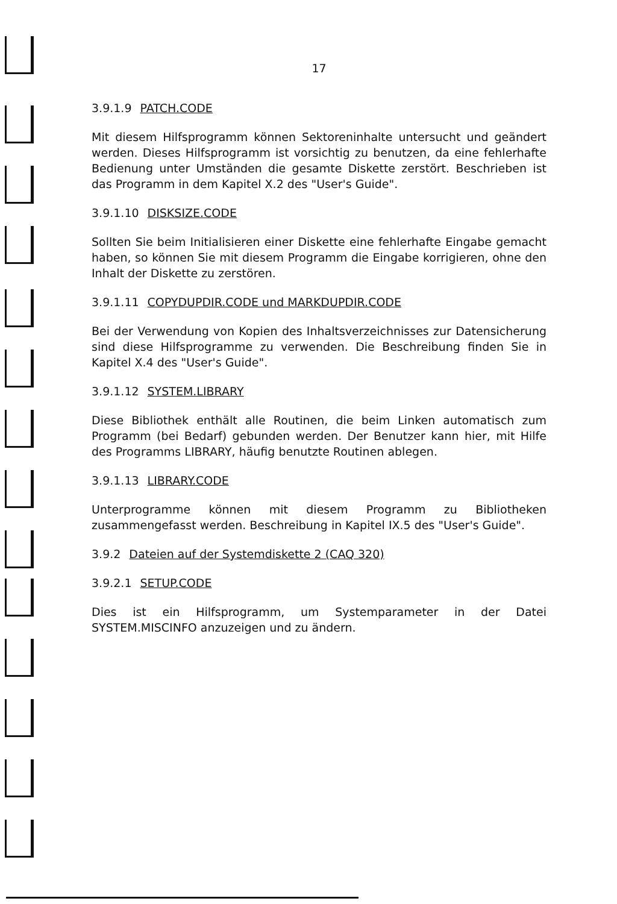17
3.9.1.9 PATCH.CODE
Mit diesem Hilfsprogramm können Sektoreninhalte untersucht und geändert werden. Dieses Hilfsprogramm ist vorsichtig zu benutzen, da eine fehlerhafte Bedienung unter Umständen die gesamte Diskette zerstört. Beschrieben ist das Programm in dem Kapitel X.2 des "User's Guide".
3.9.1.10 DISKSIZE.CODE
Sollten Sie beim Initialisieren einer Diskette eine fehlerhafte Eingabe gemacht haben, so können Sie mit diesem Programm die Eingabe korrigieren, ohne den Inhalt der Diskette zu zerstören.
3.9.1.11 COPYDUPDIR.CODE und MARKDUPDIR.CODE
Bei der Verwendung von Kopien des Inhaltsverzeichnisses zur Datensicherung sind diese Hilfsprogramme zu verwenden. Die Beschreibung finden Sie in Kapitel X.4 des "User's Guide".
3.9.1.12 SYSTEM.LIBRARY
Diese Bibliothek enthält alle Routinen, die beim Linken automatisch zum Programm (bei Bedarf) gebunden werden. Der Benutzer kann hier, mit Hilfe des Programms LIBRARY, häufig benutzte Routinen ablegen.
3.9.1.13 LIBRARY.CODE
Unterprogramme können mit diesem Programm zu Bibliotheken zusammengefasst werden. Beschreibung in Kapitel IX.5 des "User's Guide".
3.9.2 Dateien auf der Systemdiskette 2 (CAQ 320)
3.9.2.1 SETUP.CODE
Dies ist ein Hilfsprogramm, um Systemparameter in der Datei SYSTEM.MISCINFO anzuzeigen und zu ändern.